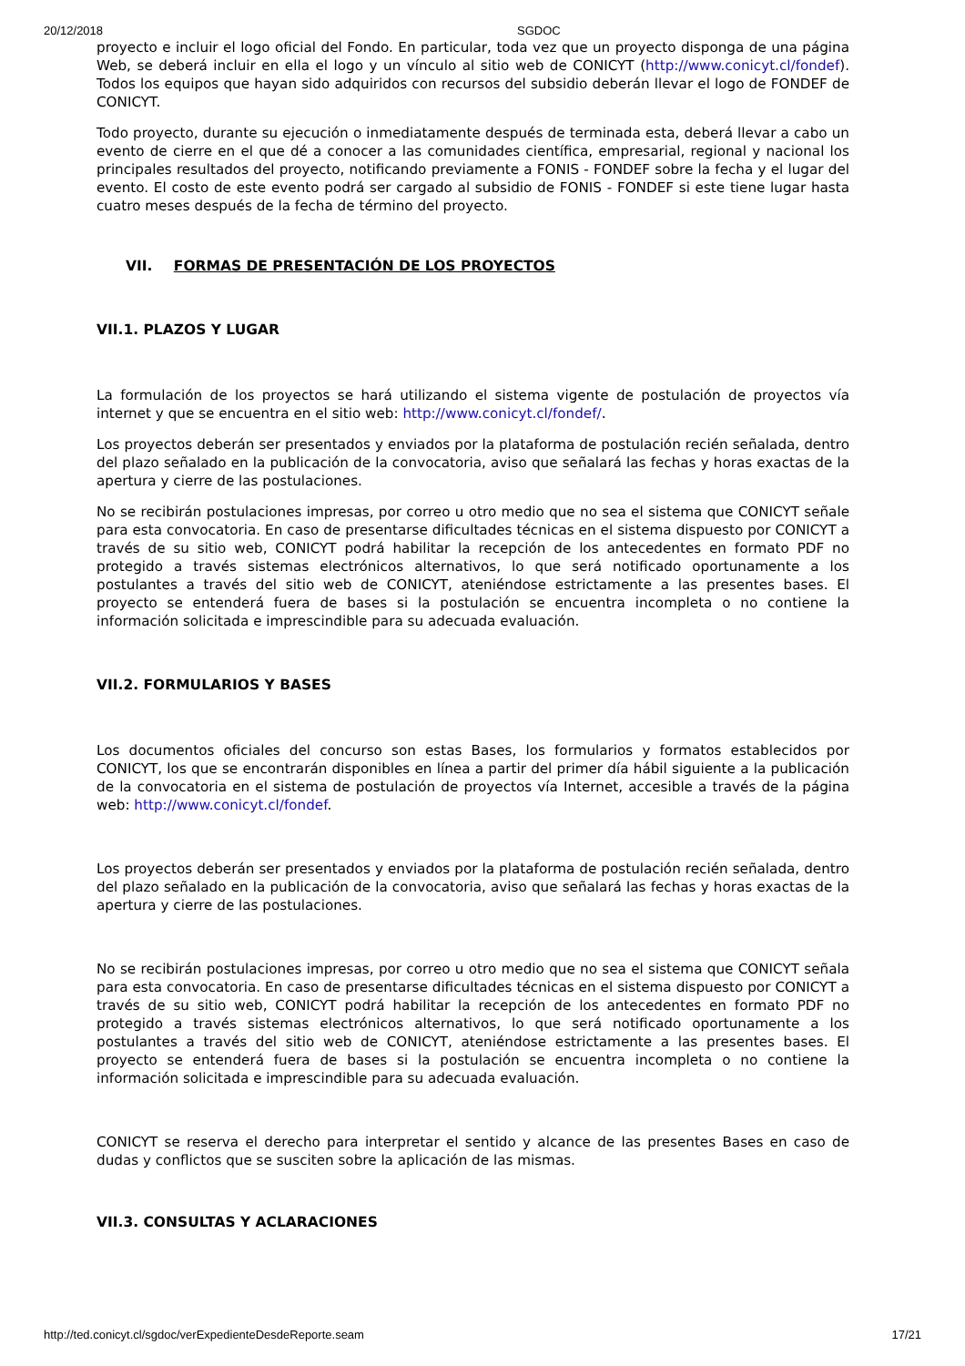20/12/2018 SGDOC
proyecto e incluir el logo oficial del Fondo. En particular, toda vez que un proyecto disponga de una página Web, se deberá incluir en ella el logo y un vínculo al sitio web de CONICYT (http://www.conicyt.cl/fondef). Todos los equipos que hayan sido adquiridos con recursos del subsidio deberán llevar el logo de FONDEF de CONICYT.
Todo proyecto, durante su ejecución o inmediatamente después de terminada esta, deberá llevar a cabo un evento de cierre en el que dé a conocer a las comunidades científica, empresarial, regional y nacional los principales resultados del proyecto, notificando previamente a FONIS - FONDEF sobre la fecha y el lugar del evento. El costo de este evento podrá ser cargado al subsidio de FONIS - FONDEF si este tiene lugar hasta cuatro meses después de la fecha de término del proyecto.
VII. FORMAS DE PRESENTACIÓN DE LOS PROYECTOS
VII.1. PLAZOS Y LUGAR
La formulación de los proyectos se hará utilizando el sistema vigente de postulación de proyectos vía internet y que se encuentra en el sitio web: http://www.conicyt.cl/fondef/.
Los proyectos deberán ser presentados y enviados por la plataforma de postulación recién señalada, dentro del plazo señalado en la publicación de la convocatoria, aviso que señalará las fechas y horas exactas de la apertura y cierre de las postulaciones.
No se recibirán postulaciones impresas, por correo u otro medio que no sea el sistema que CONICYT señale para esta convocatoria. En caso de presentarse dificultades técnicas en el sistema dispuesto por CONICYT a través de su sitio web, CONICYT podrá habilitar la recepción de los antecedentes en formato PDF no protegido a través sistemas electrónicos alternativos, lo que será notificado oportunamente a los postulantes a través del sitio web de CONICYT, ateniéndose estrictamente a las presentes bases. El proyecto se entenderá fuera de bases si la postulación se encuentra incompleta o no contiene la información solicitada e imprescindible para su adecuada evaluación.
VII.2. FORMULARIOS Y BASES
Los documentos oficiales del concurso son estas Bases, los formularios y formatos establecidos por CONICYT, los que se encontrarán disponibles en línea a partir del primer día hábil siguiente a la publicación de la convocatoria en el sistema de postulación de proyectos vía Internet, accesible a través de la página web: http://www.conicyt.cl/fondef.
Los proyectos deberán ser presentados y enviados por la plataforma de postulación recién señalada, dentro del plazo señalado en la publicación de la convocatoria, aviso que señalará las fechas y horas exactas de la apertura y cierre de las postulaciones.
No se recibirán postulaciones impresas, por correo u otro medio que no sea el sistema que CONICYT señala para esta convocatoria. En caso de presentarse dificultades técnicas en el sistema dispuesto por CONICYT a través de su sitio web, CONICYT podrá habilitar la recepción de los antecedentes en formato PDF no protegido a través sistemas electrónicos alternativos, lo que será notificado oportunamente a los postulantes a través del sitio web de CONICYT, ateniéndose estrictamente a las presentes bases. El proyecto se entenderá fuera de bases si la postulación se encuentra incompleta o no contiene la información solicitada e imprescindible para su adecuada evaluación.
CONICYT se reserva el derecho para interpretar el sentido y alcance de las presentes Bases en caso de dudas y conflictos que se susciten sobre la aplicación de las mismas.
VII.3. CONSULTAS Y ACLARACIONES
http://ted.conicyt.cl/sgdoc/verExpedienteDesdeReporte.seam 17/21